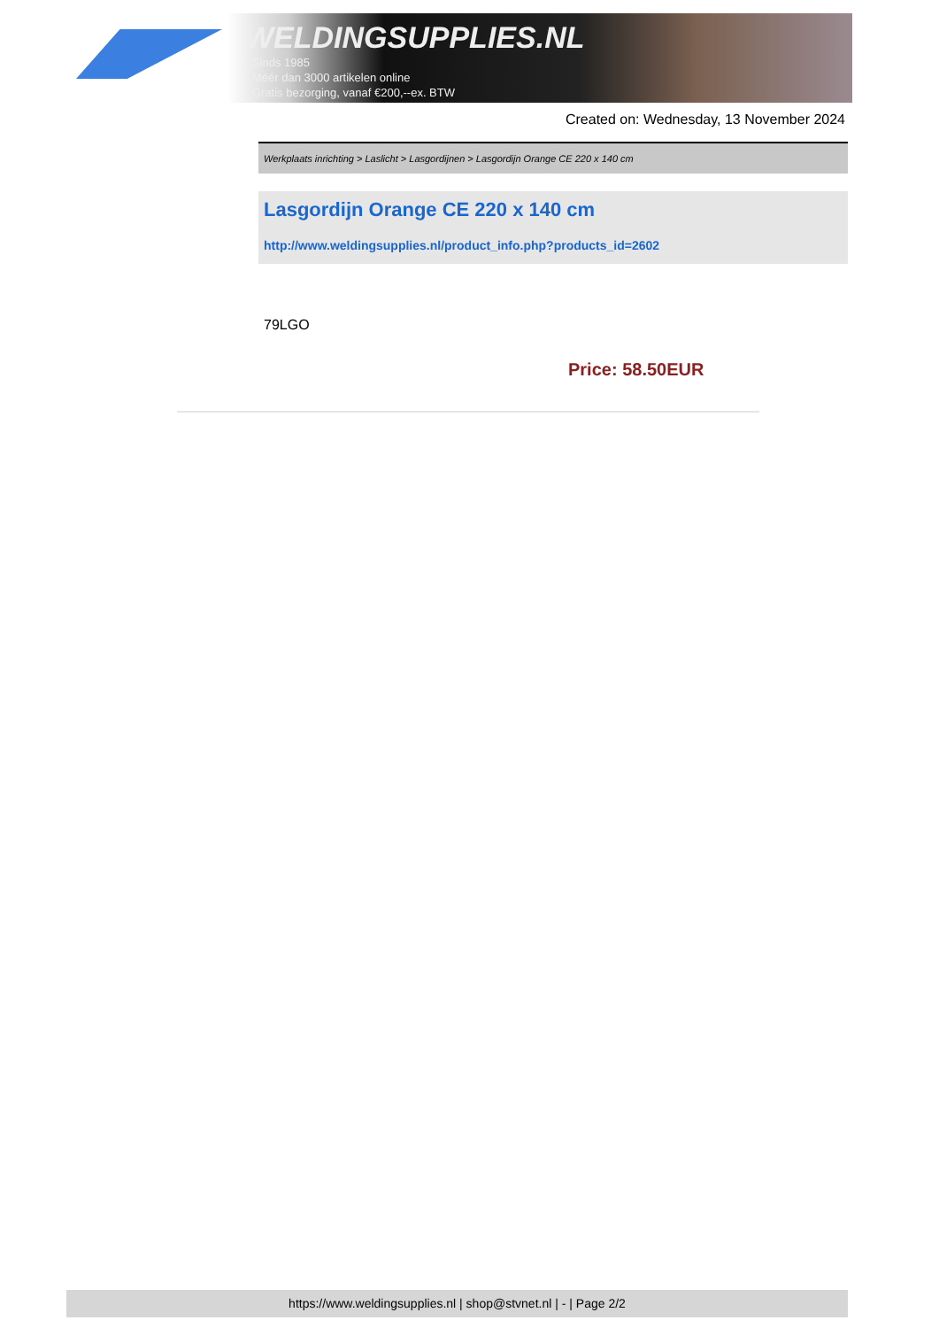WELDINGSUPPLIES.NL
- Sinds 1985
- Méér dan 3000 artikelen online
- Gratis bezorging, vanaf €200,--ex. BTW
Created on: Wednesday, 13 November 2024
Werkplaats inrichting > Laslicht > Lasgordijnen > Lasgordijn Orange CE 220 x 140 cm
Lasgordijn Orange CE 220 x 140 cm
http://www.weldingsupplies.nl/product_info.php?products_id=2602
79LGO
Price: 58.50EUR
https://www.weldingsupplies.nl | shop@stvnet.nl | - | Page 2/2